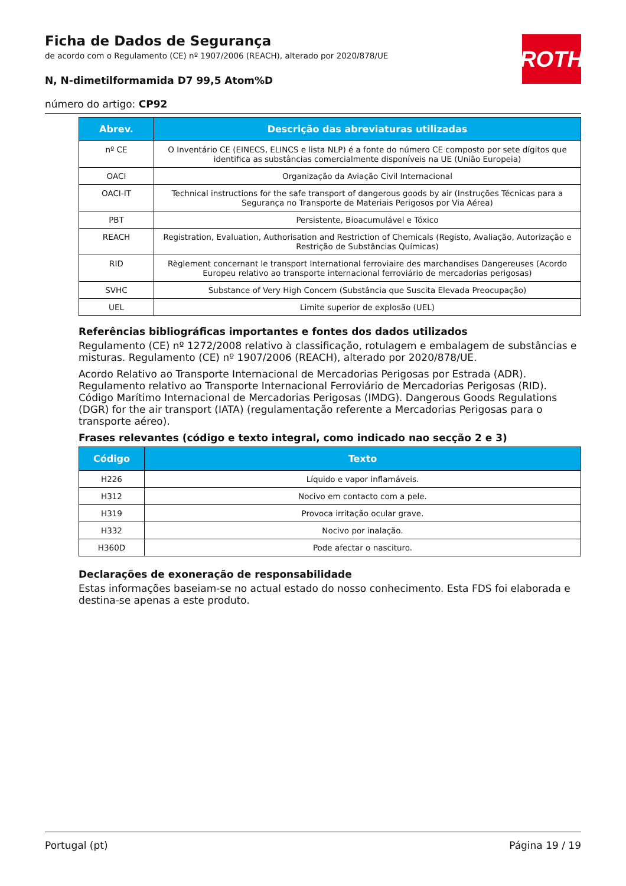ROTH
Ficha de Dados de Segurança
de acordo com o Regulamento (CE) nº 1907/2006 (REACH), alterado por 2020/878/UE
N, N-dimetilformamida D7 99,5 Atom%D
número do artigo: CP92
| Abrev. | Descrição das abreviaturas utilizadas |
| --- | --- |
| nº CE | O Inventário CE (EINECS, ELINCS e lista NLP) é a fonte do número CE composto por sete dígitos que identifica as substâncias comercialmente disponíveis na UE (União Europeia) |
| OACI | Organização da Aviação Civil Internacional |
| OACI-IT | Technical instructions for the safe transport of dangerous goods by air (Instruções Técnicas para a Segurança no Transporte de Materiais Perigosos por Via Aérea) |
| PBT | Persistente, Bioacumulável e Tóxico |
| REACH | Registration, Evaluation, Authorisation and Restriction of Chemicals (Registo, Avaliação, Autorização e Restrição de Substâncias Químicas) |
| RID | Règlement concernant le transport International ferroviaire des marchandises Dangereuses (Acordo Europeu relativo ao transporte internacional ferroviário de mercadorias perigosas) |
| SVHC | Substance of Very High Concern (Substância que Suscita Elevada Preocupação) |
| UEL | Limite superior de explosão (UEL) |
Referências bibliográficas importantes e fontes dos dados utilizados
Regulamento (CE) nº 1272/2008 relativo à classificação, rotulagem e embalagem de substâncias e misturas. Regulamento (CE) nº 1907/2006 (REACH), alterado por 2020/878/UE.
Acordo Relativo ao Transporte Internacional de Mercadorias Perigosas por Estrada (ADR). Regulamento relativo ao Transporte Internacional Ferroviário de Mercadorias Perigosas (RID). Código Marítimo Internacional de Mercadorias Perigosas (IMDG). Dangerous Goods Regulations (DGR) for the air transport (IATA) (regulamentação referente a Mercadorias Perigosas para o transporte aéreo).
Frases relevantes (código e texto integral, como indicado nao secção 2 e 3)
| Código | Texto |
| --- | --- |
| H226 | Líquido e vapor inflamáveis. |
| H312 | Nocivo em contacto com a pele. |
| H319 | Provoca irritação ocular grave. |
| H332 | Nocivo por inalação. |
| H360D | Pode afectar o nascituro. |
Declarações de exoneração de responsabilidade
Estas informações baseiam-se no actual estado do nosso conhecimento. Esta FDS foi elaborada e destina-se apenas a este produto.
Portugal (pt) Página 19 / 19